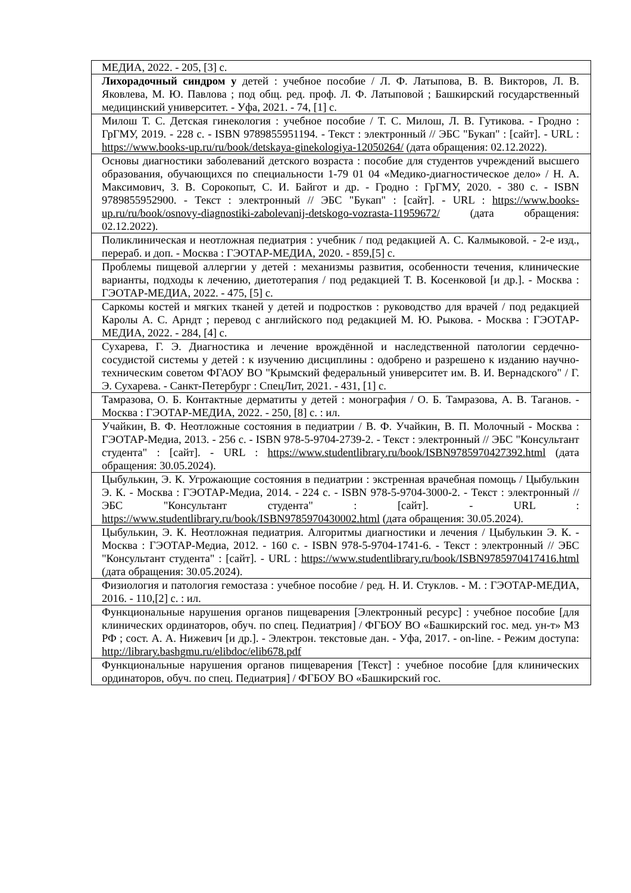| МЕДИА, 2022. - 205, [3] с. |
| Лихорадочный синдром у детей : учебное пособие / Л. Ф. Латыпова, В. В. Викторов, Л. В. Яковлева, М. Ю. Павлова ; под общ. ред. проф. Л. Ф. Латыповой ; Башкирский государственный медицинский университет. - Уфа, 2021. - 74, [1] с. |
| Милош Т. С. Детская гинекология : учебное пособие / Т. С. Милош, Л. В. Гутикова. - Гродно : ГрГМУ, 2019. - 228 с. - ISBN 9789855951194. - Текст : электронный // ЭБС "Букап" : [сайт]. - URL : https://www.books-up.ru/ru/book/detskaya-ginekologiya-12050264/ (дата обращения: 02.12.2022). |
| Основы диагностики заболеваний детского возраста : пособие для студентов учреждений высшего образования, обучающихся по специальности 1-79 01 04 «Медико-диагностическое дело» / Н. А. Максимович, З. В. Сорокопыт, С. И. Байгот и др. - Гродно : ГрГМУ, 2020. - 380 с. - ISBN 9789855952900. - Текст : электронный // ЭБС "Букап" : [сайт]. - URL : https://www.books-up.ru/ru/book/osnovy-diagnostiki-zabolevanij-detskogo-vozrasta-11959672/ (дата обращения: 02.12.2022). |
| Поликлиническая и неотложная педиатрия : учебник / под редакцией А. С. Калмыковой. - 2-е изд., перераб. и доп. - Москва : ГЭОТАР-МЕДИА, 2020. - 859,[5] с. |
| Проблемы пищевой аллергии у детей : механизмы развития, особенности течения, клинические варианты, подходы к лечению, диетотерапия / под редакцией Т. В. Косенковой [и др.]. - Москва : ГЭОТАР-МЕДИА, 2022. - 475, [5] с. |
| Саркомы костей и мягких тканей у детей и подростков : руководство для врачей / под редакцией Каролы А. С. Арндт ; перевод с английского под редакцией М. Ю. Рыкова. - Москва : ГЭОТАР-МЕДИА, 2022. - 284, [4] с. |
| Сухарева, Г. Э. Диагностика и лечение врождённой и наследственной патологии сердечно-сосудистой системы у детей : к изучению дисциплины : одобрено и разрешено к изданию научно-техническим советом ФГАОУ ВО "Крымский федеральный университет им. В. И. Вернадского" / Г. Э. Сухарева. - Санкт-Петербург : СпецЛит, 2021. - 431, [1] с. |
| Тамразова, О. Б. Контактные дерматиты у детей : монография / О. Б. Тамразова, А. В. Таганов. - Москва : ГЭОТАР-МЕДИА, 2022. - 250, [8] с. : ил. |
| Учайкин, В. Ф. Неотложные состояния в педиатрии / В. Ф. Учайкин, В. П. Молочный - Москва : ГЭОТАР-Медиа, 2013. - 256 с. - ISBN 978-5-9704-2739-2. - Текст : электронный // ЭБС "Консультант студента" : [сайт]. - URL : https://www.studentlibrary.ru/book/ISBN9785970427392.html (дата обращения: 30.05.2024). |
| Цыбулькин, Э. К. Угрожающие состояния в педиатрии : экстренная врачебная помощь / Цыбулькин Э. К. - Москва : ГЭОТАР-Медиа, 2014. - 224 с. - ISBN 978-5-9704-3000-2. - Текст : электронный // ЭБС "Консультант студента" : [сайт]. - URL : https://www.studentlibrary.ru/book/ISBN9785970430002.html (дата обращения: 30.05.2024). |
| Цыбулькин, Э. К. Неотложная педиатрия. Алгоритмы диагностики и лечения / Цыбулькин Э. К. - Москва : ГЭОТАР-Медиа, 2012. - 160 с. - ISBN 978-5-9704-1741-6. - Текст : электронный // ЭБС "Консультант студента" : [сайт]. - URL : https://www.studentlibrary.ru/book/ISBN9785970417416.html (дата обращения: 30.05.2024). |
| Физиология и патология гемостаза : учебное пособие / ред. Н. И. Стуклов. - М. : ГЭОТАР-МЕДИА, 2016. - 110,[2] с. : ил. |
| Функциональные нарушения органов пищеварения [Электронный ресурс] : учебное пособие [для клинических ординаторов, обуч. по спец. Педиатрия] / ФГБОУ ВО «Башкирский гос. мед. ун-т» МЗ РФ ; сост. А. А. Нижевич [и др.]. - Электрон. текстовые дан. - Уфа, 2017. - on-line. - Режим доступа: http://library.bashgmu.ru/elibdoc/elib678.pdf |
| Функциональные нарушения органов пищеварения [Текст] : учебное пособие [для клинических ординаторов, обуч. по спец. Педиатрия] / ФГБОУ ВО «Башкирский гос. |